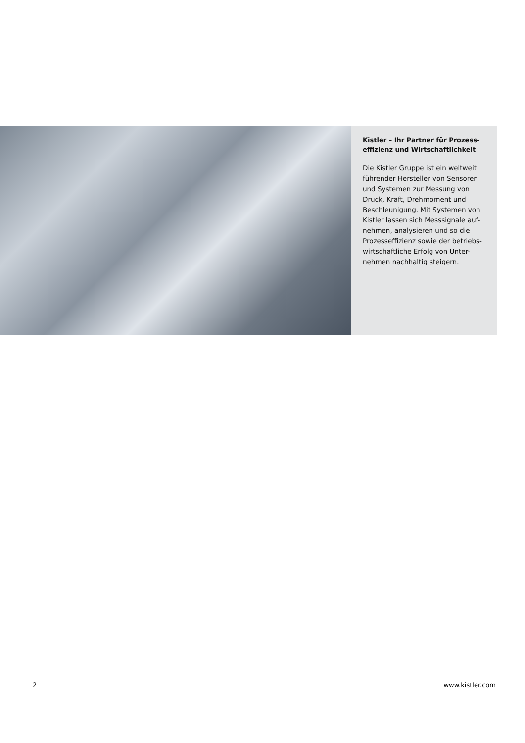Kistler – Ihr Partner für Prozess-
effizienz und Wirtschaftlichkeit
Die Kistler Gruppe ist ein weltweit führender Hersteller von Sensoren und Systemen zur Messung von Druck, Kraft, Drehmoment und Beschleunigung. Mit Systemen von Kistler lassen sich Messsignale auf-nehmen, analysieren und so die Prozesseffizienz sowie der betriebs-wirtschaftliche Erfolg von Unter-nehmen nachhaltig steigern.
2 www.kistler.com